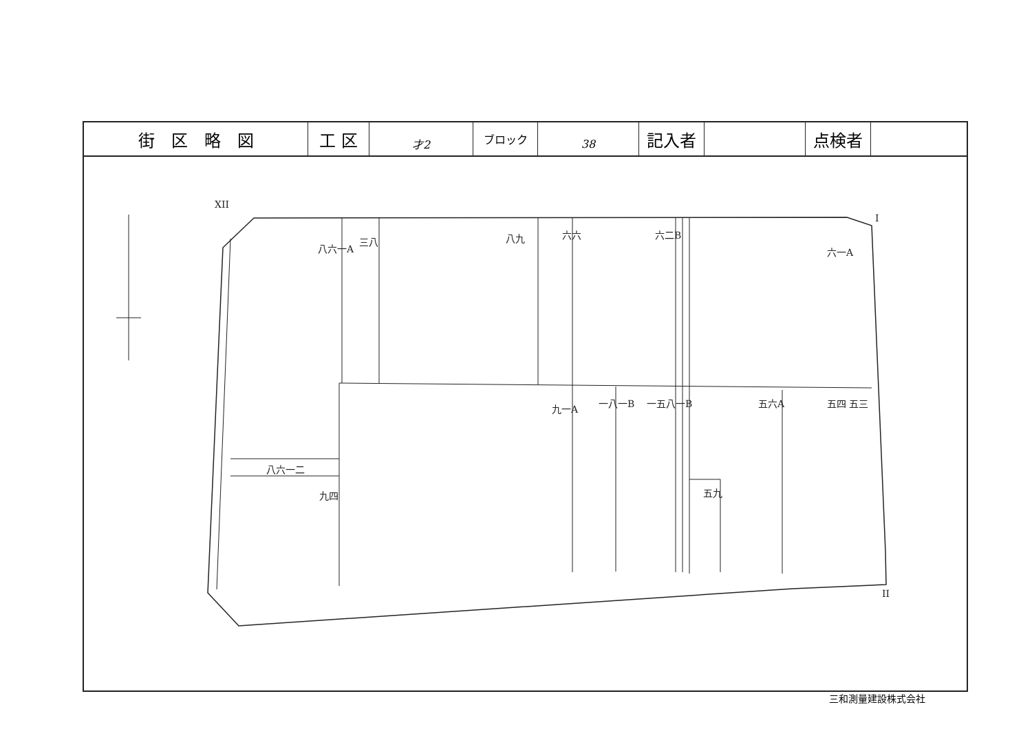| 街 区 略 図 | 工 区 | 才2 | ブロック | 38 | 記入者 | | 点検者 | |
XII
I
II
八六一A
三八
八九
六六
六二B
六一A
九一A
一八一B
一五八一B
五六A
五四 五三
八六一二
九四
五九
三和測量建設株式会社